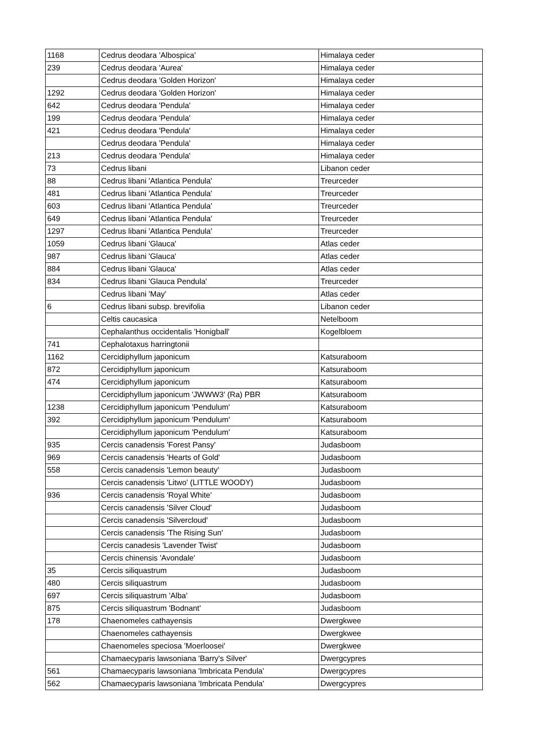| 1168 | Cedrus deodara 'Albospica' | Himalaya ceder |
| 239 | Cedrus deodara 'Aurea' | Himalaya ceder |
| | Cedrus deodara 'Golden Horizon' | Himalaya ceder |
| 1292 | Cedrus deodara 'Golden Horizon' | Himalaya ceder |
| 642 | Cedrus deodara 'Pendula' | Himalaya ceder |
| 199 | Cedrus deodara 'Pendula' | Himalaya ceder |
| 421 | Cedrus deodara 'Pendula' | Himalaya ceder |
| | Cedrus deodara 'Pendula' | Himalaya ceder |
| 213 | Cedrus deodara 'Pendula' | Himalaya ceder |
| 73 | Cedrus libani | Libanon ceder |
| 88 | Cedrus libani 'Atlantica Pendula' | Treurceder |
| 481 | Cedrus libani 'Atlantica Pendula' | Treurceder |
| 603 | Cedrus libani 'Atlantica Pendula' | Treurceder |
| 649 | Cedrus libani 'Atlantica Pendula' | Treurceder |
| 1297 | Cedrus libani 'Atlantica Pendula' | Treurceder |
| 1059 | Cedrus libani 'Glauca' | Atlas ceder |
| 987 | Cedrus libani 'Glauca' | Atlas ceder |
| 884 | Cedrus libani 'Glauca' | Atlas ceder |
| 834 | Cedrus libani 'Glauca Pendula' | Treurceder |
| | Cedrus libani 'May' | Atlas ceder |
| 6 | Cedrus libani subsp. brevifolia | Libanon ceder |
| | Celtis caucasica | Netelboom |
| | Cephalanthus occidentalis 'Honigball' | Kogelbloem |
| 741 | Cephalotaxus harringtonii | |
| 1162 | Cercidiphyllum japonicum | Katsuraboom |
| 872 | Cercidiphyllum japonicum | Katsuraboom |
| 474 | Cercidiphyllum japonicum | Katsuraboom |
| | Cercidiphyllum japonicum 'JWWW3' (Ra) PBR | Katsuraboom |
| 1238 | Cercidiphyllum japonicum 'Pendulum' | Katsuraboom |
| 392 | Cercidiphyllum japonicum 'Pendulum' | Katsuraboom |
| | Cercidiphyllum japonicum 'Pendulum' | Katsuraboom |
| 935 | Cercis canadensis 'Forest Pansy' | Judasboom |
| 969 | Cercis canadensis 'Hearts of Gold' | Judasboom |
| 558 | Cercis canadensis 'Lemon beauty' | Judasboom |
| | Cercis canadensis 'Litwo' (LITTLE WOODY) | Judasboom |
| 936 | Cercis canadensis 'Royal White' | Judasboom |
| | Cercis canadensis 'Silver Cloud' | Judasboom |
| | Cercis canadensis 'Silvercloud' | Judasboom |
| | Cercis canadensis 'The Rising Sun' | Judasboom |
| | Cercis canadesis 'Lavender Twist' | Judasboom |
| | Cercis chinensis 'Avondale' | Judasboom |
| 35 | Cercis siliquastrum | Judasboom |
| 480 | Cercis siliquastrum | Judasboom |
| 697 | Cercis siliquastrum 'Alba' | Judasboom |
| 875 | Cercis siliquastrum 'Bodnant' | Judasboom |
| 178 | Chaenomeles cathayensis | Dwergkwee |
| | Chaenomeles cathayensis | Dwergkwee |
| | Chaenomeles speciosa 'Moerloosei' | Dwergkwee |
| | Chamaecyparis lawsoniana 'Barry's Silver' | Dwergcypres |
| 561 | Chamaecyparis lawsoniana 'Imbricata Pendula' | Dwergcypres |
| 562 | Chamaecyparis lawsoniana 'Imbricata Pendula' | Dwergcypres |